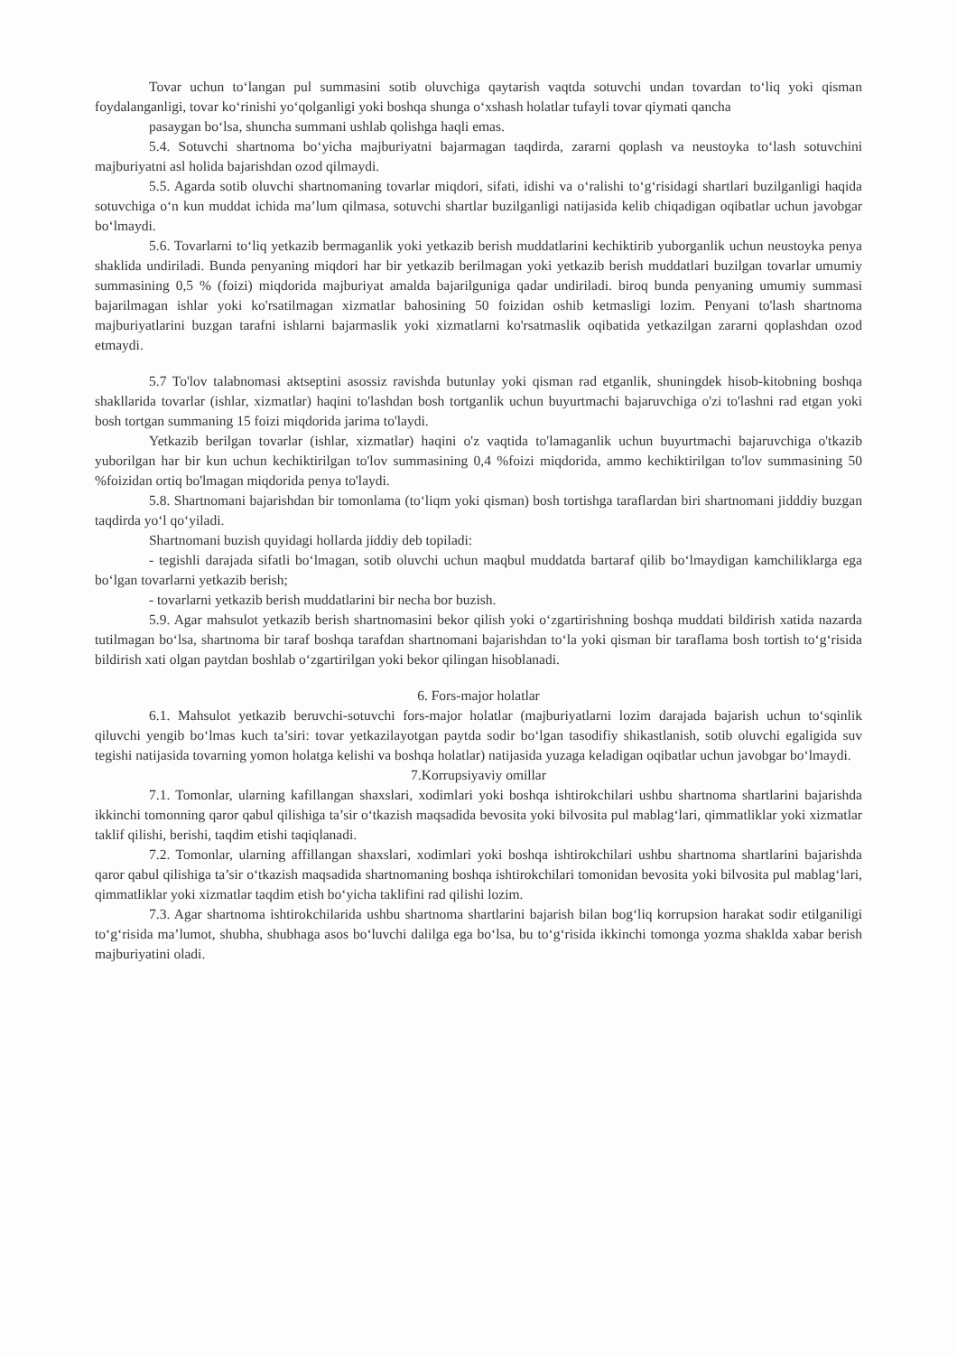Tovar uchun to‘langan pul summasini sotib oluvchiga qaytarish vaqtda sotuvchi undan tovardan to‘liq yoki qisman foydalanganligi, tovar ko‘rinishi yo‘qolganligi yoki boshqa shunga o‘xshash holatlar tufayli tovar qiymati qancha
pasaygan bo‘lsa, shuncha summani ushlab qolishga haqli emas.
5.4. Sotuvchi shartnoma bo‘yicha majburiyatni bajarmagan taqdirda, zararni qoplash va neustoyka to‘lash sotuvchini majburiyatni asl holida bajarishdan ozod qilmaydi.
5.5. Agarda sotib oluvchi shartnomaning tovarlar miqdori, sifati, idishi va o‘ralishi to‘g‘risidagi shartlari buzilganligi haqida sotuvchiga o‘n kun muddat ichida ma’lum qilmasa, sotuvchi shartlar buzilganligi natijasida kelib chiqadigan oqibatlar uchun javobgar bo‘lmaydi.
5.6. Tovarlarni to‘liq yetkazib bermaganlik yoki yetkazib berish muddatlarini kechiktirib yuborganlik uchun neustoyka penya shaklida undiriladi. Bunda penyaning miqdori har bir yetkazib berilmagan yoki yetkazib berish muddatlari buzilgan tovarlar umumiy summasining 0,5 % (foizi) miqdorida majburiyat amalda bajarilguniga qadar undiriladi. biroq bunda penyaning umumiy summasi bajarilmagan ishlar yoki ko'rsatilmagan xizmatlar bahosining 50 foizidan oshib ketmasligi lozim. Penyani to'lash shartnoma majburiyatlarini buzgan tarafni ishlarni bajarmaslik yoki xizmatlarni ko'rsatmaslik oqibatida yetkazilgan zararni qoplashdan ozod etmaydi.
5.7 To'lov talabnomasi aktseptini asossiz ravishda butunlay yoki qisman rad etganlik, shuningdek hisob-kitobning boshqa shakllarida tovarlar (ishlar, xizmatlar) haqini to'lashdan bosh tortganlik uchun buyurtmachi bajaruvchiga o'zi to'lashni rad etgan yoki bosh tortgan summaning 15 foizi miqdorida jarima to'laydi.
Yetkazib berilgan tovarlar (ishlar, xizmatlar) haqini o'z vaqtida to'lamaganlik uchun buyurtmachi bajaruvchiga o'tkazib yuborilgan har bir kun uchun kechiktirilgan to'lov summasining 0,4 %foizi miqdorida, ammo kechiktirilgan to'lov summasining 50 %foizidan ortiq bo'lmagan miqdorida penya to'laydi.
5.8. Shartnomani bajarishdan bir tomonlama (to‘liqm yoki qisman) bosh tortishga taraflardan biri shartnomani jidddiy buzgan taqdirda yo‘l qo‘yiladi.
Shartnomani buzish quyidagi hollarda jiddiy deb topiladi:
- tegishli darajada sifatli bo‘lmagan, sotib oluvchi uchun maqbul muddatda bartaraf qilib bo‘lmaydigan kamchiliklarga ega bo‘lgan tovarlarni yetkazib berish;
- tovarlarni yetkazib berish muddatlarini bir necha bor buzish.
5.9. Agar mahsulot yetkazib berish shartnomasini bekor qilish yoki o‘zgartirishning boshqa muddati bildirish xatida nazarda tutilmagan bo‘lsa, shartnoma bir taraf boshqa tarafdan shartnomani bajarishdan to‘la yoki qisman bir taraflama bosh tortish to‘g‘risida bildirish xati olgan paytdan boshlab o‘zgartirilgan yoki bekor qilingan hisoblanadi.
6. Fors-major holatlar
6.1. Mahsulot yetkazib beruvchi-sotuvchi fors-major holatlar (majburiyatlarni lozim darajada bajarish uchun to‘sqinlik qiluvchi yengib bo‘lmas kuch ta’siri: tovar yetkazilayotgan paytda sodir bo‘lgan tasodifiy shikastlanish, sotib oluvchi egaligida suv tegishi natijasida tovarning yomon holatga kelishi va boshqa holatlar) natijasida yuzaga keladigan oqibatlar uchun javobgar bo‘lmaydi.
7.Korrupsiyaviy omillar
7.1. Tomonlar, ularning kafillangan shaxslari, xodimlari yoki boshqa ishtirokchilari ushbu shartnoma shartlarini bajarishda ikkinchi tomonning qaror qabul qilishiga ta’sir o‘tkazish maqsadida bevosita yoki bilvosita pul mablag‘lari, qimmatliklar yoki xizmatlar taklif qilishi, berishi, taqdim etishi taqiqlanadi.
7.2. Tomonlar, ularning affillangan shaxslari, xodimlari yoki boshqa ishtirokchilari ushbu shartnoma shartlarini bajarishda qaror qabul qilishiga ta’sir o‘tkazish maqsadida shartnomaning boshqa ishtirokchilari tomonidan bevosita yoki bilvosita pul mablag‘lari, qimmatliklar yoki xizmatlar taqdim etish bo‘yicha taklifini rad qilishi lozim.
7.3. Agar shartnoma ishtirokchilarida ushbu shartnoma shartlarini bajarish bilan bog‘liq korrupsion harakat sodir etilganiligi to‘g‘risida ma’lumot, shubha, shubhaga asos bo‘luvchi dalilga ega bo‘lsa, bu to‘g‘risida ikkinchi tomonga yozma shaklda xabar berish majburiyatini oladi.